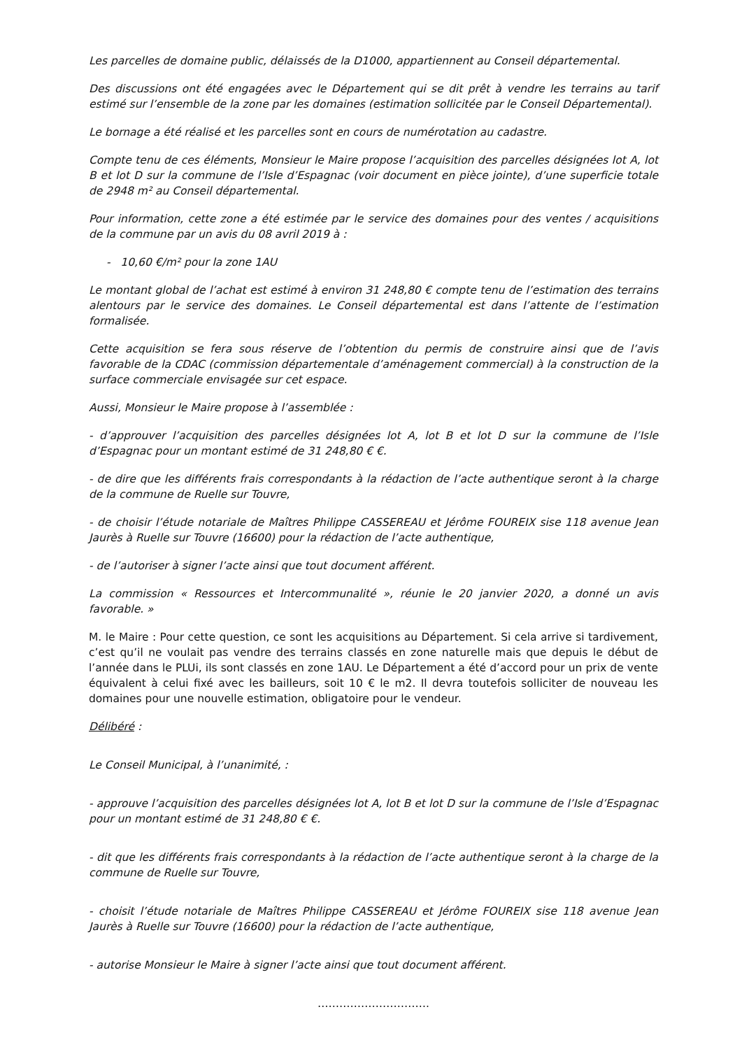Les parcelles de domaine public, délaissés de la D1000, appartiennent au Conseil départemental.
Des discussions ont été engagées avec le Département qui se dit prêt à vendre les terrains au tarif estimé sur l’ensemble de la zone par les domaines (estimation sollicitée par le Conseil Départemental).
Le bornage a été réalisé et les parcelles sont en cours de numérotation au cadastre.
Compte tenu de ces éléments, Monsieur le Maire propose l’acquisition des parcelles désignées lot A, lot B et lot D sur la commune de l’Isle d’Espagnac (voir document en pièce jointe), d’une superficie totale de 2948 m² au Conseil départemental.
Pour information, cette zone a été estimée par le service des domaines pour des ventes / acquisitions de la commune par un avis du 08 avril 2019 à :
- 10,60 €/m² pour la zone 1AU
Le montant global de l’achat est estimé à environ 31 248,80 € compte tenu de l’estimation des terrains alentours par le service des domaines. Le Conseil départemental est dans l’attente de l’estimation formalisée.
Cette acquisition se fera sous réserve de l’obtention du permis de construire ainsi que de l’avis favorable de la CDAC (commission départementale d’aménagement commercial) à la construction de la surface commerciale envisagée sur cet espace.
Aussi, Monsieur le Maire propose à l’assemblée :
- d’approuver l’acquisition des parcelles désignées lot A, lot B et lot D sur la commune de l’Isle d’Espagnac pour un montant estimé de 31 248,80 € €.
- de dire que les différents frais correspondants à la rédaction de l’acte authentique seront à la charge de la commune de Ruelle sur Touvre,
- de choisir l’étude notariale de Maîtres Philippe CASSEREAU et Jérôme FOUREIX sise 118 avenue Jean Jaurès à Ruelle sur Touvre (16600) pour la rédaction de l’acte authentique,
- de l’autoriser à signer l’acte ainsi que tout document afférent.
La commission « Ressources et Intercommunalité », réunie le 20 janvier 2020, a donné un avis favorable. »
M. le Maire : Pour cette question, ce sont les acquisitions au Département. Si cela arrive si tardivement, c’est qu’il ne voulait pas vendre des terrains classés en zone naturelle mais que depuis le début de l’année dans le PLUi, ils sont classés en zone 1AU. Le Département a été d’accord pour un prix de vente équivalent à celui fixé avec les bailleurs, soit 10 € le m2. Il devra toutefois solliciter de nouveau les domaines pour une nouvelle estimation, obligatoire pour le vendeur.
Délibéré :
Le Conseil Municipal, à l’unanimité, :
- approuve l’acquisition des parcelles désignées lot A, lot B et lot D sur la commune de l’Isle d’Espagnac pour un montant estimé de 31 248,80 € €.
- dit que les différents frais correspondants à la rédaction de l’acte authentique seront à la charge de la commune de Ruelle sur Touvre,
- choisit l’étude notariale de Maîtres Philippe CASSEREAU et Jérôme FOUREIX sise 118 avenue Jean Jaurès à Ruelle sur Touvre (16600) pour la rédaction de l’acte authentique,
- autorise Monsieur le Maire à signer l’acte ainsi que tout document afférent.
………………………….